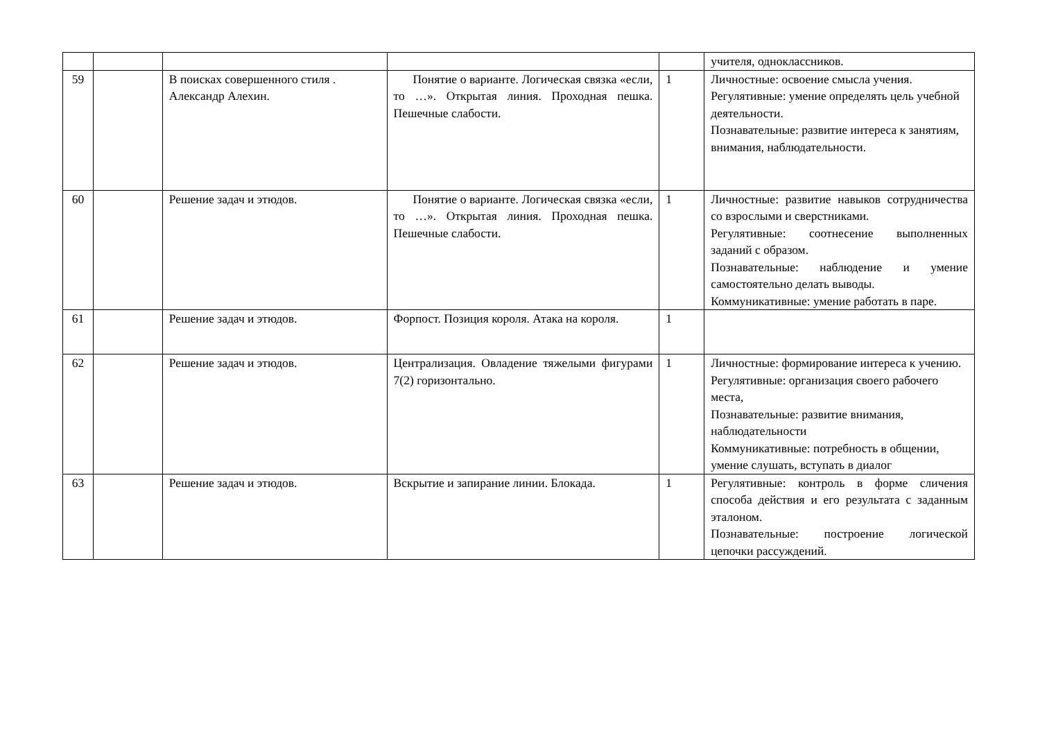| | | | | | учителя, одноклассников. |
| 59 | | В поисках совершенного стиля . Александр Алехин. | Понятие о варианте. Логическая связка «если, то …». Открытая линия. Проходная пешка. Пешечные слабости. | 1 | Личностные: освоение смысла учения. Регулятивные: умение определять цель учебной деятельности. Познавательные: развитие интереса к занятиям, внимания, наблюдательности. |
| 60 | | Решение задач и этюдов. | Понятие о варианте. Логическая связка «если, то …». Открытая линия. Проходная пешка. Пешечные слабости. | 1 | Личностные: развитие навыков сотрудничества со взрослыми и сверстниками. Регулятивные: соотнесение выполненных заданий с образом. Познавательные: наблюдение и умение самостоятельно делать выводы. Коммуникативные: умение работать в паре. |
| 61 | | Решение задач и этюдов. | Форпост. Позиция короля. Атака на короля. | 1 | |
| 62 | | Решение задач и этюдов. | Централизация. Овладение тяжелыми фигурами 7(2) горизонтально. | 1 | Личностные: формирование интереса к учению. Регулятивные: организация своего рабочего места, Познавательные: развитие внимания, наблюдательности Коммуникативные: потребность в общении, умение слушать, вступать в диалог |
| 63 | | Решение задач и этюдов. | Вскрытие и запирание линии. Блокада. | 1 | Регулятивные: контроль в форме сличения способа действия и его результата с заданным эталоном. Познавательные: построение логической цепочки рассуждений. |